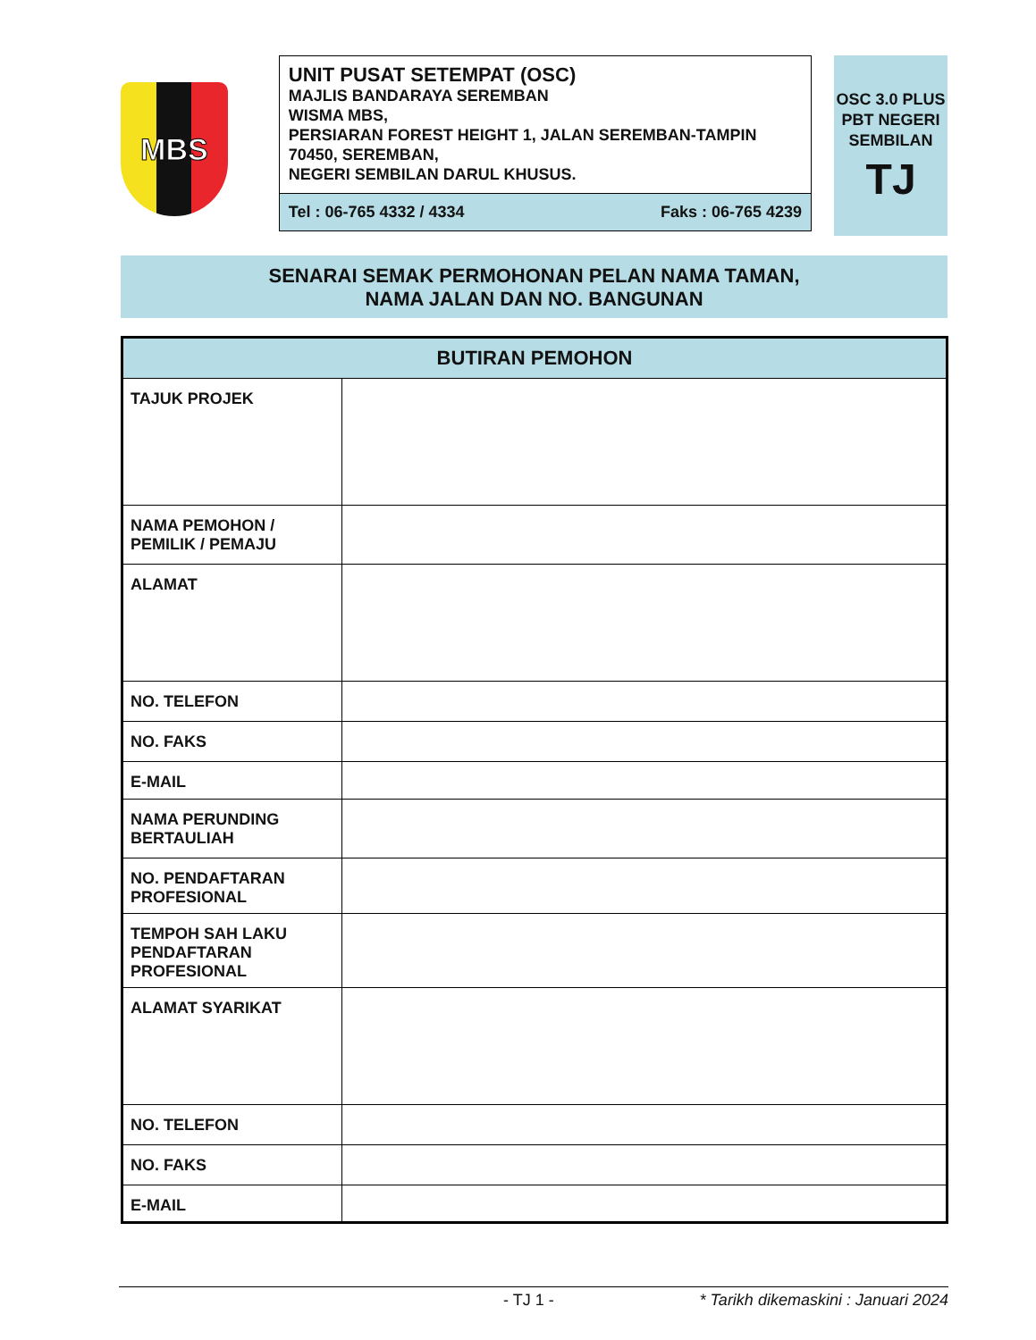MBS
UNIT PUSAT SETEMPAT (OSC)
MAJLIS BANDARAYA SEREMBAN
WISMA MBS,
PERSIARAN FOREST HEIGHT 1, JALAN SEREMBAN-TAMPIN
70450, SEREMBAN,
NEGERI SEMBILAN DARUL KHUSUS.
Tel : 06-765 4332 / 4334 Faks : 06-765 4239
OSC 3.0 PLUS
PBT NEGERI
SEMBILAN
TJ
SENARAI SEMAK PERMOHONAN PELAN NAMA TAMAN,
NAMA JALAN DAN NO. BANGUNAN
| BUTIRAN PEMOHON | |
| --- | --- |
| TAJUK PROJEK | |
| NAMA PEMOHON / PEMILIK / PEMAJU | |
| ALAMAT | |
| NO. TELEFON | |
| NO. FAKS | |
| E-MAIL | |
| NAMA PERUNDING BERTAULIAH | |
| NO. PENDAFTARAN PROFESIONAL | |
| TEMPOH SAH LAKU PENDAFTARAN PROFESIONAL | |
| ALAMAT SYARIKAT | |
| NO. TELEFON | |
| NO. FAKS | |
| E-MAIL | |
- TJ 1 - * Tarikh dikemaskini : Januari 2024